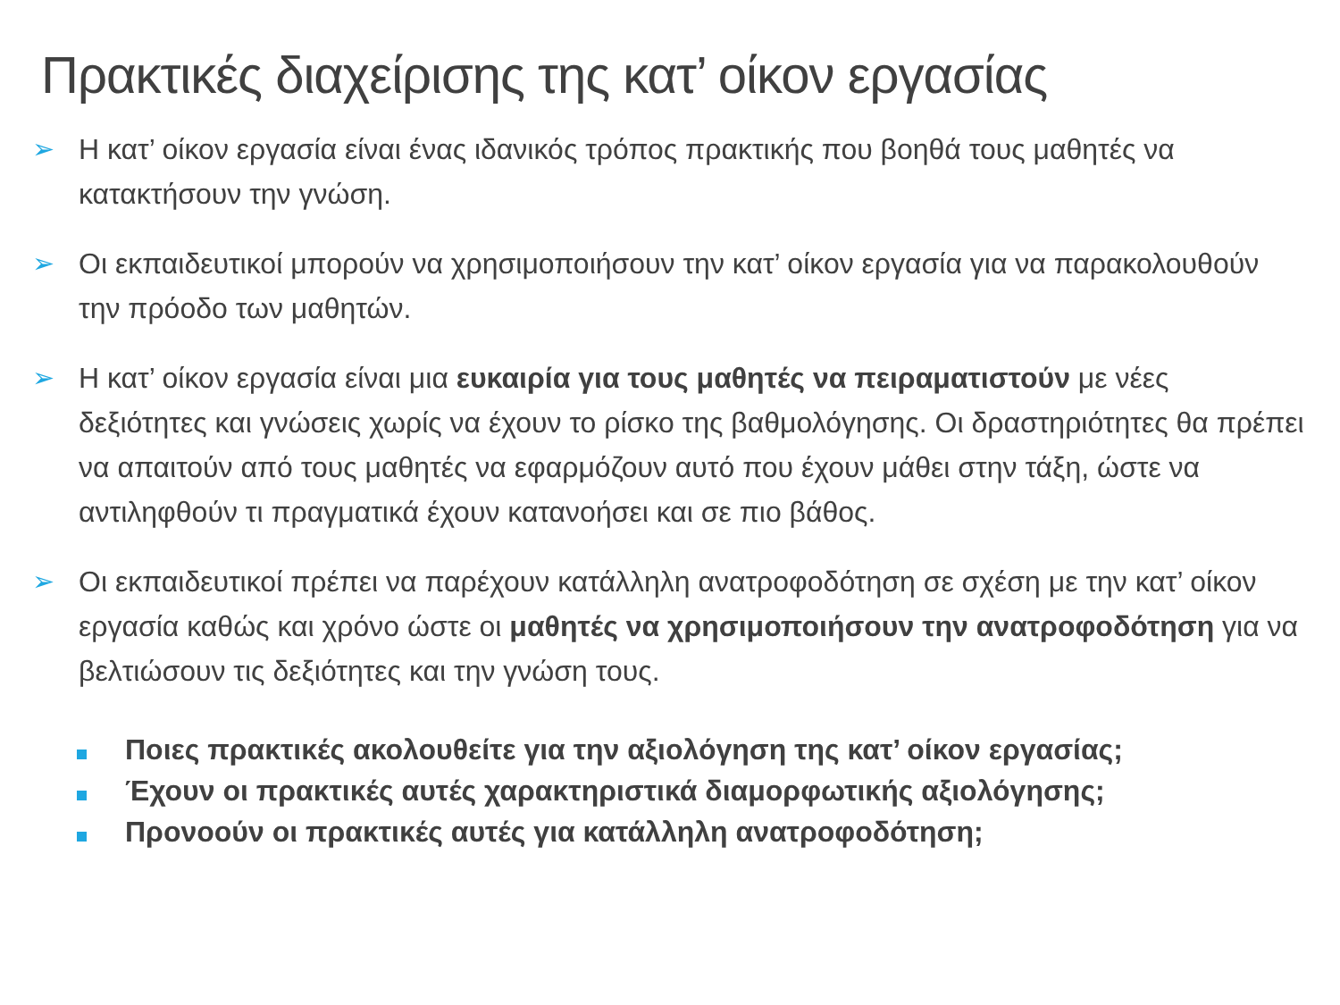Πρακτικές διαχείρισης της κατ’ οίκον εργασίας
➢ Η κατ’ οίκον εργασία είναι ένας ιδανικός τρόπος πρακτικής που βοηθά τους μαθητές να κατακτήσουν την γνώση.
➢ Οι εκπαιδευτικοί μπορούν να χρησιμοποιήσουν την κατ’ οίκον εργασία για να παρακολουθούν την πρόοδο των μαθητών.
➢ Η κατ’ οίκον εργασία είναι μια ευκαιρία για τους μαθητές να πειραματιστούν με νέες δεξιότητες και γνώσεις χωρίς να έχουν το ρίσκο της βαθμολόγησης. Οι δραστηριότητες θα πρέπει να απαιτούν από τους μαθητές να εφαρμόζουν αυτό που έχουν μάθει στην τάξη, ώστε να αντιληφθούν τι πραγματικά έχουν κατανοήσει και σε πιο βάθος.
➢ Οι εκπαιδευτικοί πρέπει να παρέχουν κατάλληλη ανατροφοδότηση σε σχέση με την κατ’ οίκον εργασία καθώς και χρόνο ώστε οι μαθητές να χρησιμοποιήσουν την ανατροφοδότηση για να βελτιώσουν τις δεξιότητες και την γνώση τους.
Ποιες πρακτικές ακολουθείτε για την αξιολόγηση της κατ’ οίκον εργασίας;
Έχουν οι πρακτικές αυτές χαρακτηριστικά διαμορφωτικής αξιολόγησης;
Προνοούν οι πρακτικές αυτές για κατάλληλη ανατροφοδότηση;